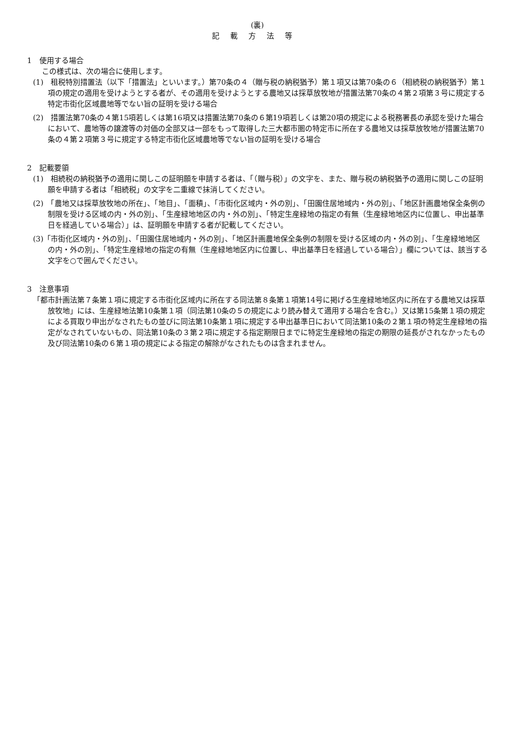(裏)
記載方法等
1　使用する場合
この様式は、次の場合に使用します。
(1)　租税特別措置法（以下「措置法」といいます。）第70条の４（贈与税の納税猶予）第１項又は第70条の６（相続税の納税猶予）第１項の規定の適用を受けようとする者が、その適用を受けようとする農地又は採草放牧地が措置法第70条の４第２項第３号に規定する特定市街化区域農地等でない旨の証明を受ける場合
(2)　措置法第70条の４第15項若しくは第16項又は措置法第70条の６第19項若しくは第20項の規定による税務署長の承認を受けた場合において、農地等の譲渡等の対価の全部又は一部をもって取得した三大都市圏の特定市に所在する農地又は採草放牧地が措置法第70条の４第２項第３号に規定する特定市街化区域農地等でない旨の証明を受ける場合
2　記載要領
(1)　相続税の納税猶予の適用に関しこの証明願を申請する者は、「（贈与税）」の文字を、また、贈与税の納税猶予の適用に関しこの証明願を申請する者は「相続税」の文字を二重線で抹消してください。
(2)　「農地又は採草放牧地の所在」、「地目」、「面積」、「市街化区域内・外の別」、「田園住居地域内・外の別」、「地区計画農地保全条例の制限を受ける区域の内・外の別」、「生産緑地地区の内・外の別」、「特定生産緑地の指定の有無（生産緑地地区内に位置し、申出基準日を経過している場合）」は、証明願を申請する者が記載してください。
(3)「市街化区域内・外の別」、「田園住居地域内・外の別」、「地区計画農地保全条例の制限を受ける区域の内・外の別」、「生産緑地地区の内・外の別」、「特定生産緑地の指定の有無（生産緑地地区内に位置し、申出基準日を経過している場合）」欄については、該当する文字を○で囲んでください。
3　注意事項
「都市計画法第７条第１項に規定する市街化区域内に所在する同法第８条第１項第14号に掲げる生産緑地地区内に所在する農地又は採草放牧地」には、生産緑地法第10条第１項（同法第10条の５の規定により読み替えて適用する場合を含む。）又は第15条第１項の規定による買取り申出がなされたもの並びに同法第10条第１項に規定する申出基準日において同法第10条の２第１項の特定生産緑地の指定がなされていないもの、同法第10条の３第２項に規定する指定期限日までに特定生産緑地の指定の期限の延長がされなかったもの及び同法第10条の６第１項の規定による指定の解除がなされたものは含まれません。